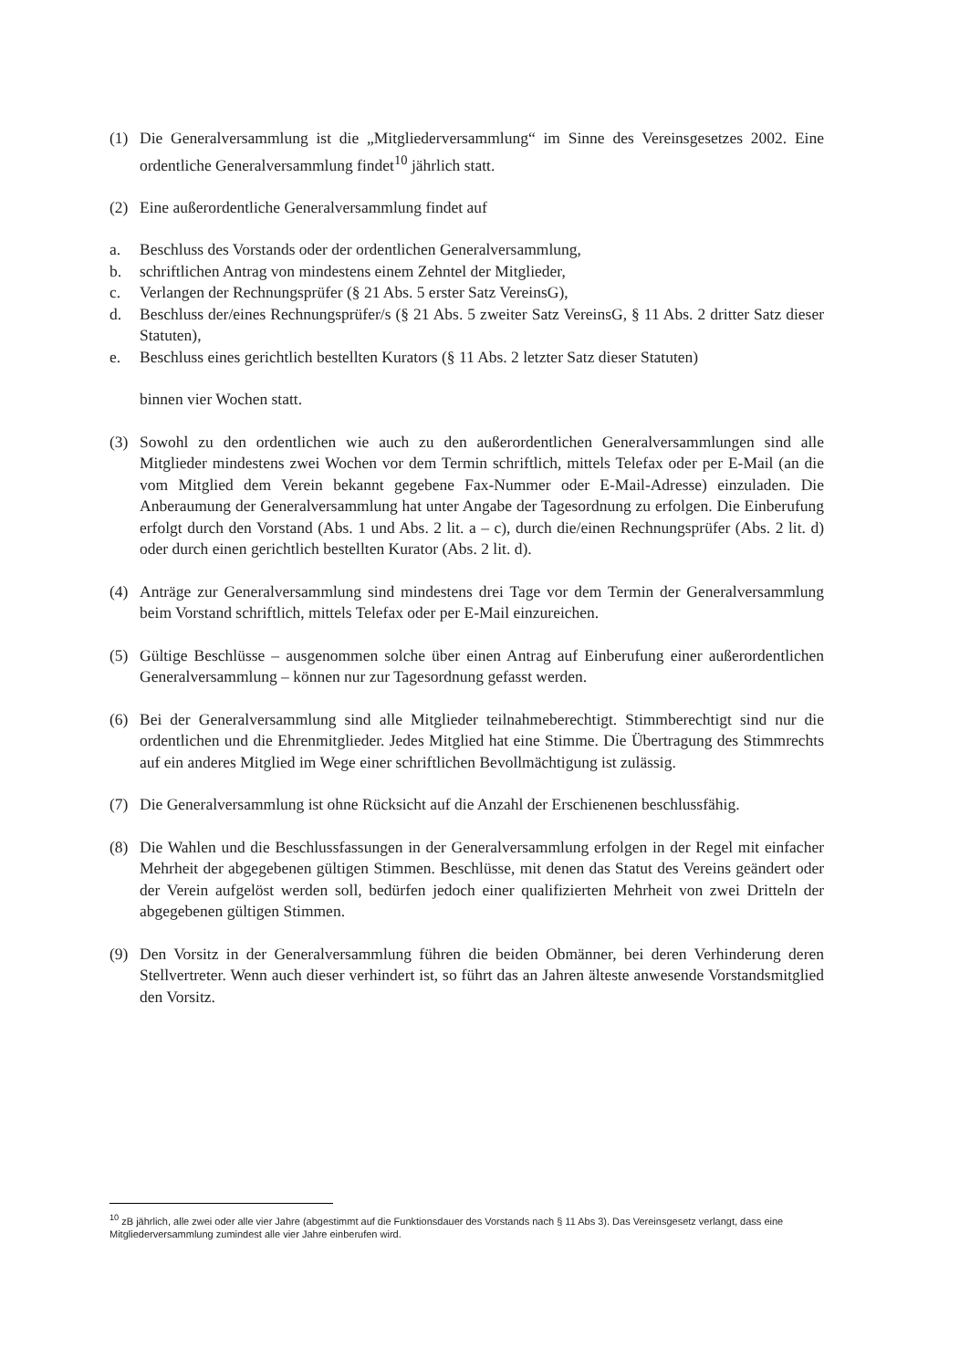(1) Die Generalversammlung ist die „Mitgliederversammlung“ im Sinne des Vereinsgesetzes 2002. Eine ordentliche Generalversammlung findet<sup>10</sup> jährlich statt.
(2) Eine außerordentliche Generalversammlung findet auf
a. Beschluss des Vorstands oder der ordentlichen Generalversammlung,
b. schriftlichen Antrag von mindestens einem Zehntel der Mitglieder,
c. Verlangen der Rechnungsprüfer (§ 21 Abs. 5 erster Satz VereinsG),
d. Beschluss der/eines Rechnungsprüfer/s (§ 21 Abs. 5 zweiter Satz VereinsG, § 11 Abs. 2 dritter Satz dieser Statuten),
e. Beschluss eines gerichtlich bestellten Kurators (§ 11 Abs. 2 letzter Satz dieser Statuten)
binnen vier Wochen statt.
(3) Sowohl zu den ordentlichen wie auch zu den außerordentlichen Generalversammlungen sind alle Mitglieder mindestens zwei Wochen vor dem Termin schriftlich, mittels Telefax oder per E-Mail (an die vom Mitglied dem Verein bekannt gegebene Fax-Nummer oder E-Mail-Adresse) einzuladen. Die Anberaumung der Generalversammlung hat unter Angabe der Tagesordnung zu erfolgen. Die Einberufung erfolgt durch den Vorstand (Abs. 1 und Abs. 2 lit. a – c), durch die/einen Rechnungsprüfer (Abs. 2 lit. d) oder durch einen gerichtlich bestellten Kurator (Abs. 2 lit. d).
(4) Anträge zur Generalversammlung sind mindestens drei Tage vor dem Termin der Generalversammlung beim Vorstand schriftlich, mittels Telefax oder per E-Mail einzureichen.
(5) Gültige Beschlüsse – ausgenommen solche über einen Antrag auf Einberufung einer außerordentlichen Generalversammlung – können nur zur Tagesordnung gefasst werden.
(6) Bei der Generalversammlung sind alle Mitglieder teilnahmeberechtigt. Stimmberechtigt sind nur die ordentlichen und die Ehrenmitglieder. Jedes Mitglied hat eine Stimme. Die Übertragung des Stimmrechts auf ein anderes Mitglied im Wege einer schriftlichen Bevollmächtigung ist zulässig.
(7) Die Generalversammlung ist ohne Rücksicht auf die Anzahl der Erschienenen beschlussfähig.
(8) Die Wahlen und die Beschlussfassungen in der Generalversammlung erfolgen in der Regel mit einfacher Mehrheit der abgegebenen gültigen Stimmen. Beschlüsse, mit denen das Statut des Vereins geändert oder der Verein aufgelöst werden soll, bedürfen jedoch einer qualifizierten Mehrheit von zwei Dritteln der abgegebenen gültigen Stimmen.
(9) Den Vorsitz in der Generalversammlung führen die beiden Obmänner, bei deren Verhinderung deren Stellvertreter. Wenn auch dieser verhindert ist, so führt das an Jahren älteste anwesende Vorstandsmitglied den Vorsitz.
<sup>10</sup> zB jährlich, alle zwei oder alle vier Jahre (abgestimmt auf die Funktionsdauer des Vorstands nach § 11 Abs 3). Das Vereinsgesetz verlangt, dass eine Mitgliederversammlung zumindest alle vier Jahre einberufen wird.